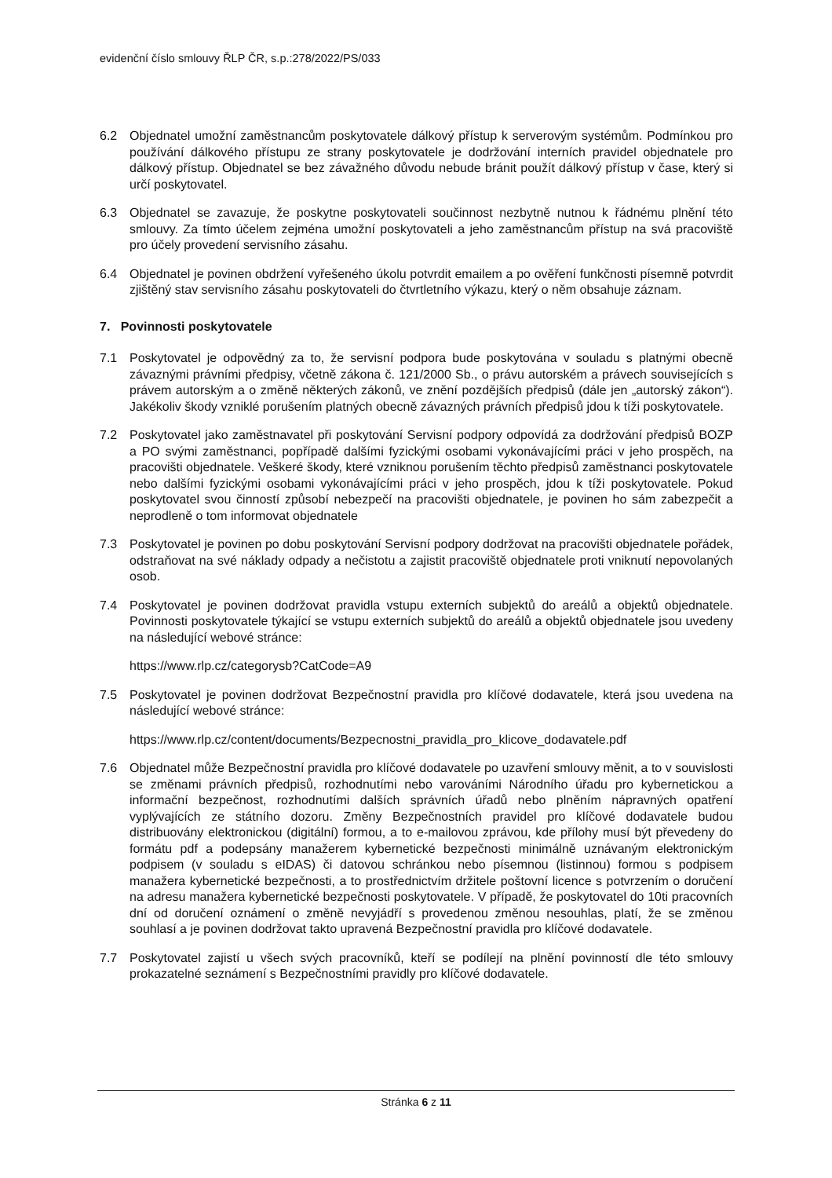evidenční číslo smlouvy ŘLP ČR, s.p.:278/2022/PS/033
6.2 Objednatel umožní zaměstnancům poskytovatele dálkový přístup k serverovým systémům. Podmínkou pro používání dálkového přístupu ze strany poskytovatele je dodržování interních pravidel objednatele pro dálkový přístup. Objednatel se bez závažného důvodu nebude bránit použít dálkový přístup v čase, který si určí poskytovatel.
6.3 Objednatel se zavazuje, že poskytne poskytovateli součinnost nezbytně nutnou k řádnému plnění této smlouvy. Za tímto účelem zejména umožní poskytovateli a jeho zaměstnancům přístup na svá pracoviště pro účely provedení servisního zásahu.
6.4 Objednatel je povinen obdržení vyřešeného úkolu potvrdit emailem a po ověření funkčnosti písemně potvrdit zjištěný stav servisního zásahu poskytovateli do čtvrtletního výkazu, který o něm obsahuje záznam.
7. Povinnosti poskytovatele
7.1 Poskytovatel je odpovědný za to, že servisní podpora bude poskytována v souladu s platnými obecně závaznými právními předpisy, včetně zákona č. 121/2000 Sb., o právu autorském a právech souvisejících s právem autorským a o změně některých zákonů, ve znění pozdějších předpisů (dále jen „autorský zákon“). Jakékoliv škody vzniklé porušením platných obecně závazných právních předpisů jdou k tíži poskytovatele.
7.2 Poskytovatel jako zaměstnavatel při poskytování Servisní podpory odpovídá za dodržování předpisů BOZP a PO svými zaměstnanci, popřípadě dalšími fyzickými osobami vykonávajícími práci v jeho prospěch, na pracovišti objednatele. Veškeré škody, které vzniknou porušením těchto předpisů zaměstnanci poskytovatele nebo dalšími fyzickými osobami vykonávajícími práci v jeho prospěch, jdou k tíži poskytovatele. Pokud poskytovatel svou činností způsobí nebezpečí na pracovišti objednatele, je povinen ho sám zabezpečit a neprodleně o tom informovat objednatele
7.3 Poskytovatel je povinen po dobu poskytování Servisní podpory dodržovat na pracovišti objednatele pořádek, odstraňovat na své náklady odpady a nečistotu a zajistit pracoviště objednatele proti vniknutí nepovolaných osob.
7.4 Poskytovatel je povinen dodržovat pravidla vstupu externích subjektů do areálů a objektů objednatele. Povinnosti poskytovatele týkající se vstupu externích subjektů do areálů a objektů objednatele jsou uvedeny na následující webové stránce:
https://www.rlp.cz/categorysb?CatCode=A9
7.5 Poskytovatel je povinen dodržovat Bezpečnostní pravidla pro klíčové dodavatele, která jsou uvedena na následující webové stránce:
https://www.rlp.cz/content/documents/Bezpecnostni_pravidla_pro_klicove_dodavatele.pdf
7.6 Objednatel může Bezpečnostní pravidla pro klíčové dodavatele po uzavření smlouvy měnit, a to v souvislosti se změnami právních předpisů, rozhodnutími nebo varováními Národního úřadu pro kybernetickou a informační bezpečnost, rozhodnutími dalších správních úřadů nebo plněním nápravných opatření vyplývajících ze státního dozoru. Změny Bezpečnostních pravidel pro klíčové dodavatele budou distribuovány elektronickou (digitální) formou, a to e-mailovou zprávou, kde přílohy musí být převedeny do formátu pdf a podepsány manažerem kybernetické bezpečnosti minimálně uznávaným elektronickým podpisem (v souladu s eIDAS) či datovou schránkou nebo písemnou (listinnou) formou s podpisem manažera kybernetické bezpečnosti, a to prostřednictvím držitele poštovní licence s potvrzením o doručení na adresu manažera kybernetické bezpečnosti poskytovatele. V případě, že poskytovatel do 10ti pracovních dní od doručení oznámení o změně nevyjádří s provedenou změnou nesouhlas, platí, že se změnou souhlasí a je povinen dodržovat takto upravená Bezpečnostní pravidla pro klíčové dodavatele.
7.7 Poskytovatel zajistí u všech svých pracovníků, kteří se podílejí na plnění povinností dle této smlouvy prokazatelné seznámení s Bezpečnostními pravidly pro klíčové dodavatele.
Stránka 6 z 11